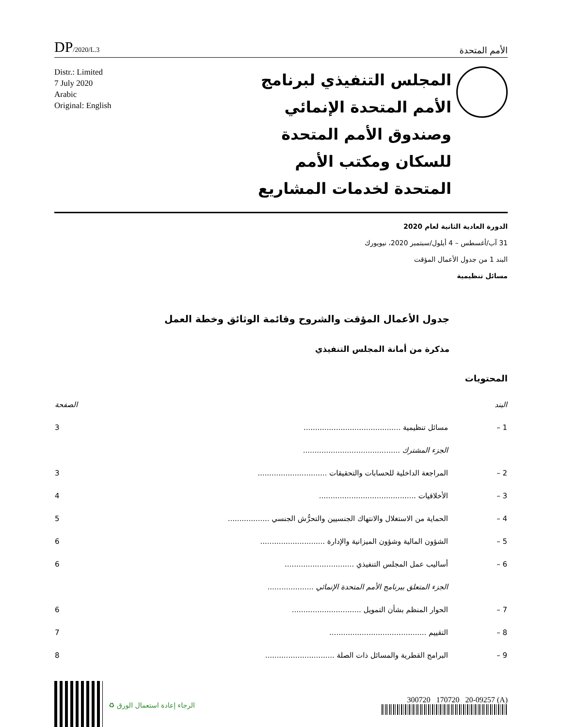DP/2020/L.3
الأمم المتحدة
Distr.: Limited
7 July 2020
Arabic
Original: English
المجلس التنفيذي لبرنامج الأمم المتحدة الإنمائي وصندوق الأمم المتحدة للسكان ومكتب الأمم المتحدة لخدمات المشاريع
الدورة العادية الثانية لعام 2020
31 آب/أغسطس – 4 أيلول/سبتمبر 2020، نيويورك
البند 1 من جدول الأعمال المؤقت
مسائل تنظيمية
جدول الأعمال المؤقت والشروح وقائمة الوثائق وخطة العمل
مذكرة من أمانة المجلس التنفيذي
المحتويات
| البند | | الصفحة |
| 1 – | مسائل تنظيمية .......................................... | 3 |
| | الجزء المشترك .......................................... | |
| 2 – | المراجعة الداخلية للحسابات والتحقيقات .............................. | 3 |
| 3 – | الأخلاقيات .......................................... | 4 |
| 4 – | الحماية من الاستغلال والانتهاك الجنسيين والتحرُّش الجنسي .................. | 5 |
| 5 – | الشؤون المالية وشؤون الميزانية والإدارة ............................ | 6 |
| 6 – | أساليب عمل المجلس التنفيذي .............................. | 6 |
| | الجزء المتعلق ببرنامج الأمم المتحدة الإنمائي .................... | |
| 7 – | الحوار المنظم بشأن التمويل .............................. | 6 |
| 8 – | التقييم .......................................... | 7 |
| 9 – | البرامج القطرية والمسائل ذات الصلة .............................. | 8 |
♻ الرجاء إعادة استعمال الورق 300720 170720 20-09257 (A)